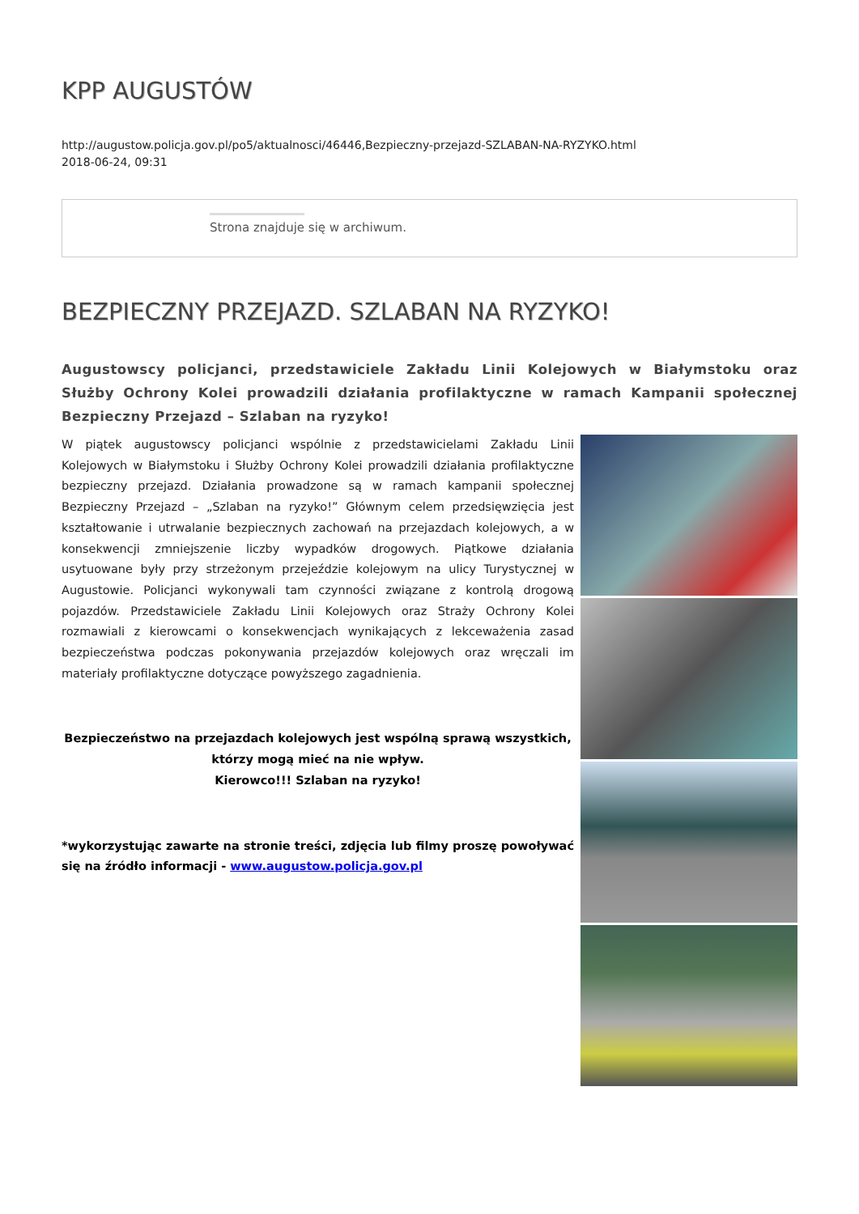KPP AUGUSTÓW
http://augustow.policja.gov.pl/po5/aktualnosci/46446,Bezpieczny-przejazd-SZLABAN-NA-RYZYKO.html
2018-06-24, 09:31
Strona znajduje się w archiwum.
BEZPIECZNY PRZEJAZD. SZLABAN NA RYZYKO!
Augustowscy policjanci, przedstawiciele Zakładu Linii Kolejowych w Białymstoku oraz Służby Ochrony Kolei prowadzili działania profilaktyczne w ramach Kampanii społecznej Bezpieczny Przejazd – Szlaban na ryzyko!
W piątek augustowscy policjanci wspólnie z przedstawicielami Zakładu Linii Kolejowych w Białymstoku i Służby Ochrony Kolei prowadzili działania profilaktyczne bezpieczny przejazd. Działania prowadzone są w ramach kampanii społecznej Bezpieczny Przejazd – „Szlaban na ryzyko!” Głównym celem przedsięwzięcia jest kształtowanie i utrwalanie bezpiecznych zachowań na przejazdach kolejowych, a w konsekwencji zmniejszenie liczby wypadków drogowych. Piątkowe działania usytuowane były przy strzeżonym przejeździe kolejowym na ulicy Turystycznej w Augustowie. Policjanci wykonywali tam czynności związane z kontrolą drogową pojazdów. Przedstawiciele Zakładu Linii Kolejowych oraz Straży Ochrony Kolei rozmawiali z kierowcami o konsekwencjach wynikających z lekceważenia zasad bezpieczeństwa podczas pokonywania przejazdów kolejowych oraz wręczali im materiały profilaktyczne dotyczące powyższego zagadnienia.
Bezpieczeństwo na przejazdach kolejowych jest wspólną sprawą wszystkich, którzy mogą mieć na nie wpływ.
Kierowco!!! Szlaban na ryzyko!
*wykorzystując zawarte na stronie treści, zdjęcia lub filmy proszę powoływać się na źródło informacji - www.augustow.policja.gov.pl